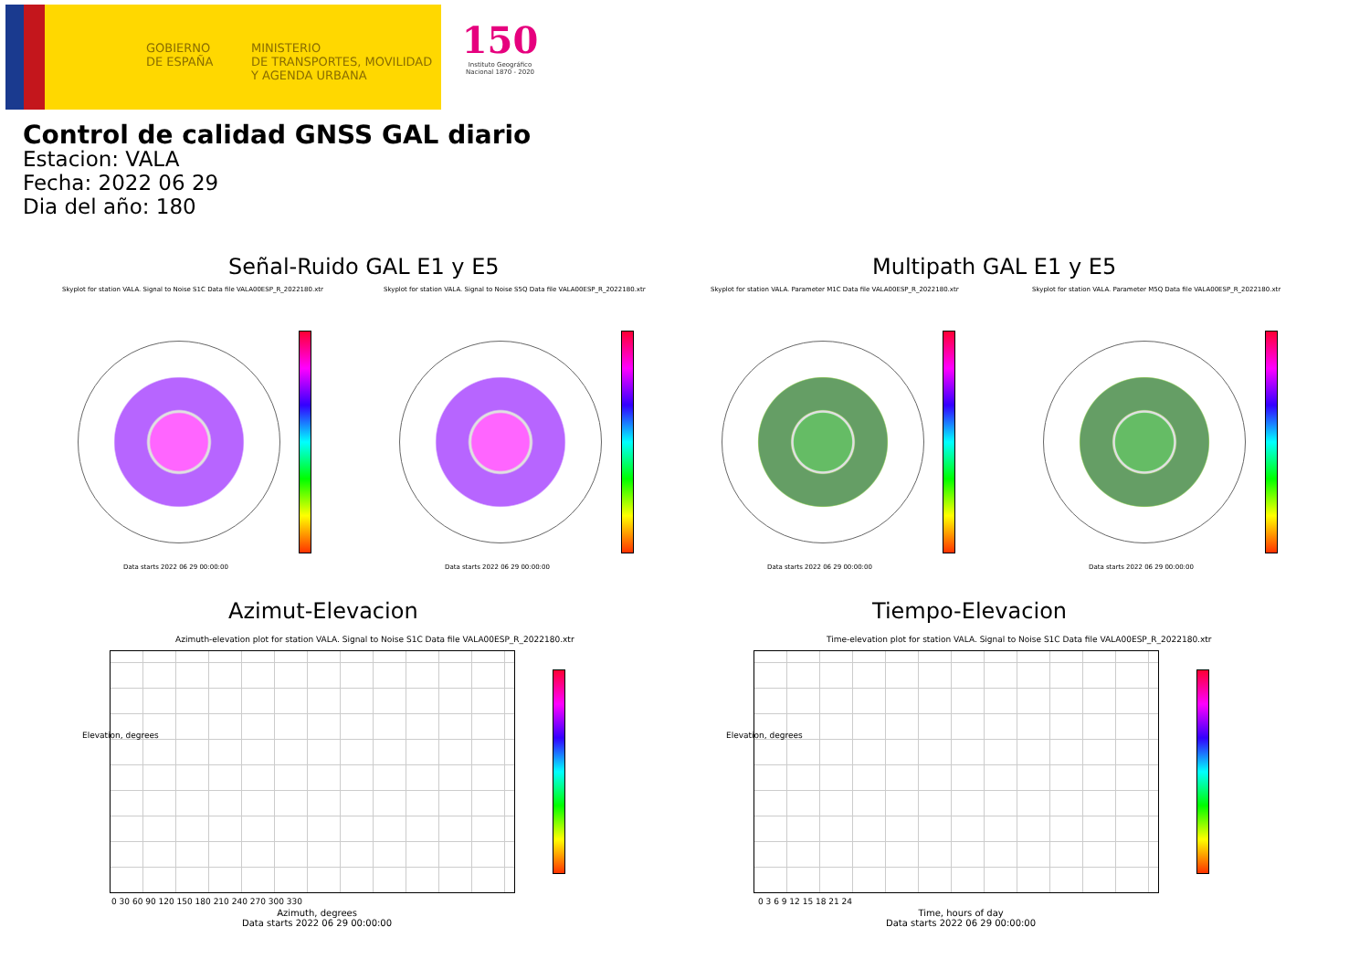GOBIERNO
DE ESPAÑA
MINISTERIO
DE TRANSPORTES, MOVILIDAD
Y AGENDA URBANA
150
Instituto Geográfico Nacional 1870 - 2020
Control de calidad GNSS GAL diario
Estacion: VALA
Fecha: 2022 06 29
Dia del año: 180
Señal-Ruido GAL E1 y E5 Multipath GAL E1 y E5
Skyplot for station VALA. Signal to Noise S1C Data file VALA00ESP_R_2022180.xtr
Skyplot for station VALA. Signal to Noise S5Q Data file VALA00ESP_R_2022180.xtr
Skyplot for station VALA. Parameter M1C Data file VALA00ESP_R_2022180.xtr
Skyplot for station VALA. Parameter M5Q Data file VALA00ESP_R_2022180.xtr
Data starts 2022 06 29 00:00:00
Data starts 2022 06 29 00:00:00
Data starts 2022 06 29 00:00:00
Data starts 2022 06 29 00:00:00
Azimut-Elevacion Tiempo-Elevacion
Azimuth-elevation plot for station VALA. Signal to Noise S1C Data file VALA00ESP_R_2022180.xtr
Time-elevation plot for station VALA. Signal to Noise S1C Data file VALA00ESP_R_2022180.xtr
0 30 60 90 120 150 180 210 240 270 300 330
Azimuth, degrees
Data starts 2022 06 29 00:00:00
0 3 6 9 12 15 18 21 24
Time, hours of day
Data starts 2022 06 29 00:00:00
Elevation, degrees Elevation, degrees